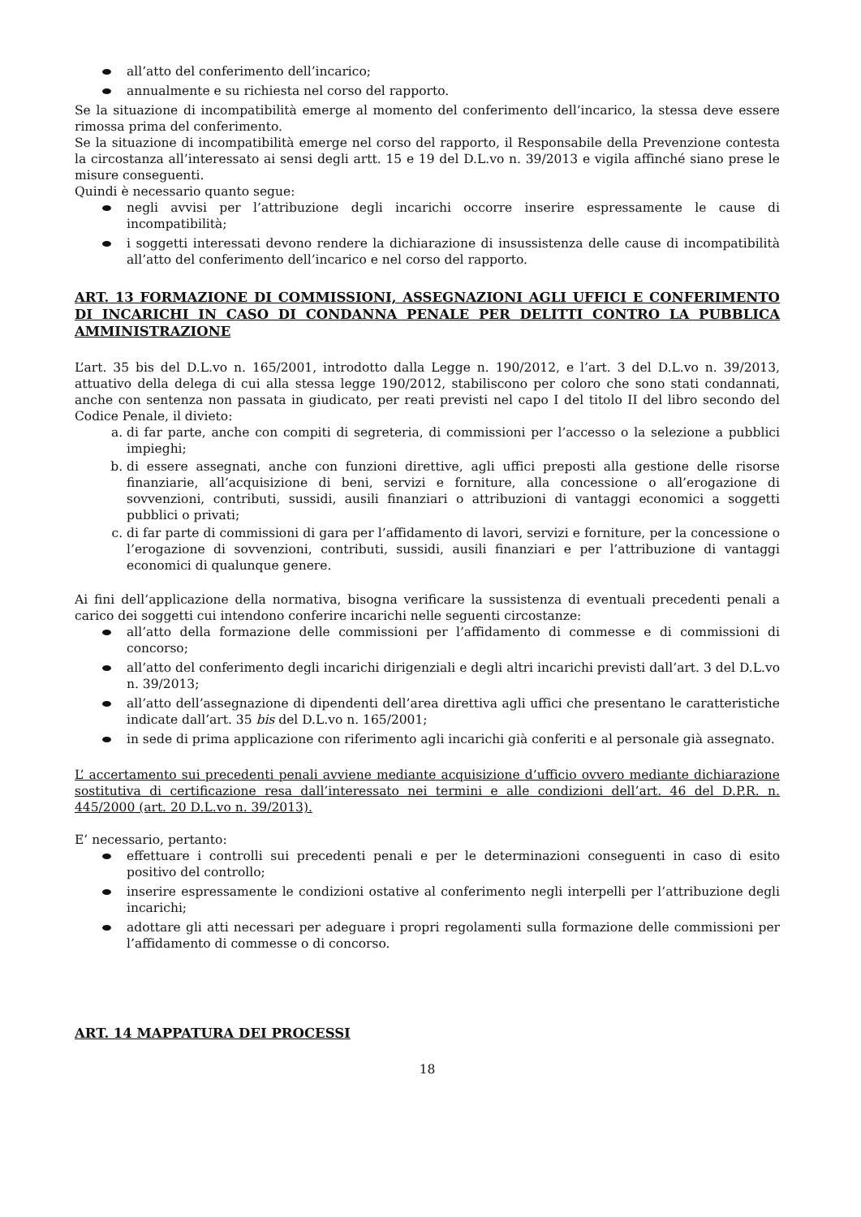all’atto del conferimento dell’incarico;
annualmente e su richiesta nel corso del rapporto.
Se la situazione di incompatibilità emerge al momento del conferimento dell’incarico, la stessa deve essere rimossa prima del conferimento.
Se la situazione di incompatibilità emerge nel corso del rapporto, il Responsabile della Prevenzione contesta la circostanza all’interessato ai sensi degli artt. 15 e 19 del D.L.vo n. 39/2013 e vigila affinché siano prese le misure conseguenti.
Quindi è necessario quanto segue:
negli avvisi per l’attribuzione degli incarichi occorre inserire espressamente le cause di incompatibilità;
i soggetti interessati devono rendere la dichiarazione di insussistenza delle cause di incompatibilità all’atto del conferimento dell’incarico e nel corso del rapporto.
ART. 13 FORMAZIONE DI COMMISSIONI, ASSEGNAZIONI AGLI UFFICI E CONFERIMENTO DI INCARICHI IN CASO DI CONDANNA PENALE PER DELITTI CONTRO LA PUBBLICA AMMINISTRAZIONE
L’art. 35 bis del D.L.vo n. 165/2001, introdotto dalla Legge n. 190/2012, e l’art. 3 del D.L.vo n. 39/2013, attuativo della delega di cui alla stessa legge 190/2012, stabiliscono per coloro che sono stati condannati, anche con sentenza non passata in giudicato, per reati previsti nel capo I del titolo II del libro secondo del Codice Penale, il divieto:
a. di far parte, anche con compiti di segreteria, di commissioni per l’accesso o la selezione a pubblici impieghi;
b. di essere assegnati, anche con funzioni direttive, agli uffici preposti alla gestione delle risorse finanziarie, all’acquisizione di beni, servizi e forniture, alla concessione o all’erogazione di sovvenzioni, contributi, sussidi, ausili finanziari o attribuzioni di vantaggi economici a soggetti pubblici o privati;
c. di far parte di commissioni di gara per l’affidamento di lavori, servizi e forniture, per la concessione o l’erogazione di sovvenzioni, contributi, sussidi, ausili finanziari e per l’attribuzione di vantaggi economici di qualunque genere.
Ai fini dell’applicazione della normativa, bisogna verificare la sussistenza di eventuali precedenti penali a carico dei soggetti cui intendono conferire incarichi nelle seguenti circostanze:
all’atto della formazione delle commissioni per l’affidamento di commesse e di commissioni di concorso;
all’atto del conferimento degli incarichi dirigenziali e degli altri incarichi previsti dall’art. 3 del D.L.vo n. 39/2013;
all’atto dell’assegnazione di dipendenti dell’area direttiva agli uffici che presentano le caratteristiche indicate dall’art. 35 bis del D.L.vo n. 165/2001;
in sede di prima applicazione con riferimento agli incarichi già conferiti e al personale già assegnato.
L’ accertamento sui precedenti penali avviene mediante acquisizione d’ufficio ovvero mediante dichiarazione sostitutiva di certificazione resa dall’interessato nei termini e alle condizioni dell’art. 46 del D.P.R. n. 445/2000 (art. 20 D.L.vo n. 39/2013).
E’ necessario, pertanto:
effettuare i controlli sui precedenti penali e per le determinazioni conseguenti in caso di esito positivo del controllo;
inserire espressamente le condizioni ostative al conferimento negli interpelli per l’attribuzione degli incarichi;
adottare gli atti necessari per adeguare i propri regolamenti sulla formazione delle commissioni per l’affidamento di commesse o di concorso.
ART. 14 MAPPATURA DEI PROCESSI
18